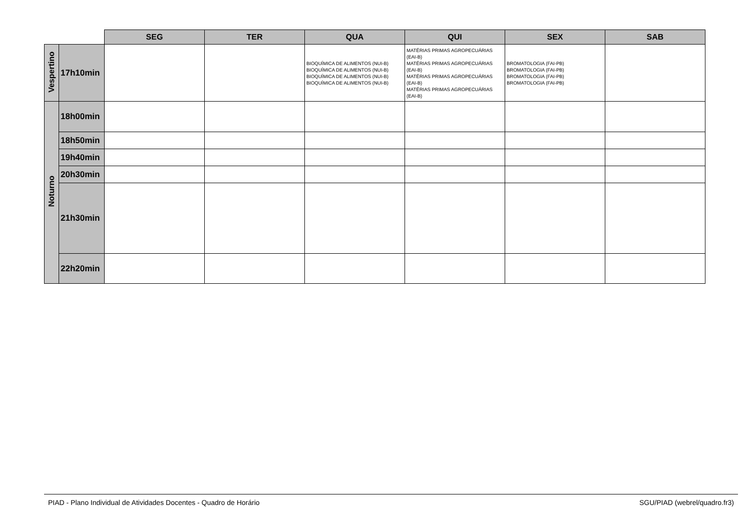| | | SEG | TER | QUA | QUI | SEX | SAB |
| --- | --- | --- | --- | --- | --- | --- | --- |
| Vespertino | 17h10min | | | BIOQUÍMICA DE ALIMENTOS (NUI-B) BIOQUÍMICA DE ALIMENTOS (NUI-B) BIOQUÍMICA DE ALIMENTOS (NUI-B) BIOQUÍMICA DE ALIMENTOS (NUI-B) | MATÉRIAS PRIMAS AGROPECUÁRIAS (EAI-B) MATÉRIAS PRIMAS AGROPECUÁRIAS (EAI-B) MATÉRIAS PRIMAS AGROPECUÁRIAS (EAI-B) MATÉRIAS PRIMAS AGROPECUÁRIAS (EAI-B) | BROMATOLOGIA (FAI-PB) BROMATOLOGIA (FAI-PB) BROMATOLOGIA (FAI-PB) BROMATOLOGIA (FAI-PB) | |
| Noturno | 18h00min | | | | | | |
| | 18h50min | | | | | | |
| | 19h40min | | | | | | |
| | 20h30min | | | | | | |
| | 21h30min | | | | | | |
| | 22h20min | | | | | | |
PIAD - Plano Individual de Atividades Docentes - Quadro de Horário SGU/PIAD (webrel/quadro.fr3)